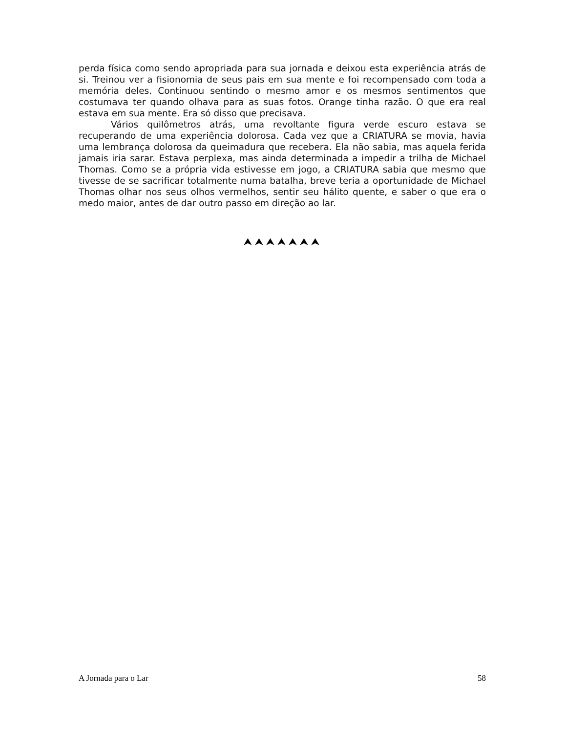perda física como sendo apropriada para sua jornada e deixou esta experiência atrás de si. Treinou ver a fisionomia de seus pais em sua mente e foi recompensado com toda a memória deles. Continuou sentindo o mesmo amor e os mesmos sentimentos que costumava ter quando olhava para as suas fotos. Orange tinha razão. O que era real estava em sua mente. Era só disso que precisava.
Vários quilômetros atrás, uma revoltante figura verde escuro estava se recuperando de uma experiência dolorosa. Cada vez que a CRIATURA se movia, havia uma lembrança dolorosa da queimadura que recebera. Ela não sabia, mas aquela ferida jamais iria sarar. Estava perplexa, mas ainda determinada a impedir a trilha de Michael Thomas. Como se a própria vida estivesse em jogo, a CRIATURA sabia que mesmo que tivesse de se sacrificar totalmente numa batalha, breve teria a oportunidade de Michael Thomas olhar nos seus olhos vermelhos, sentir seu hálito quente, e saber o que era o medo maior, antes de dar outro passo em direção ao lar.
⮝⮝⮝⮝⮝⮝⮝
A Jornada para o Lar 58